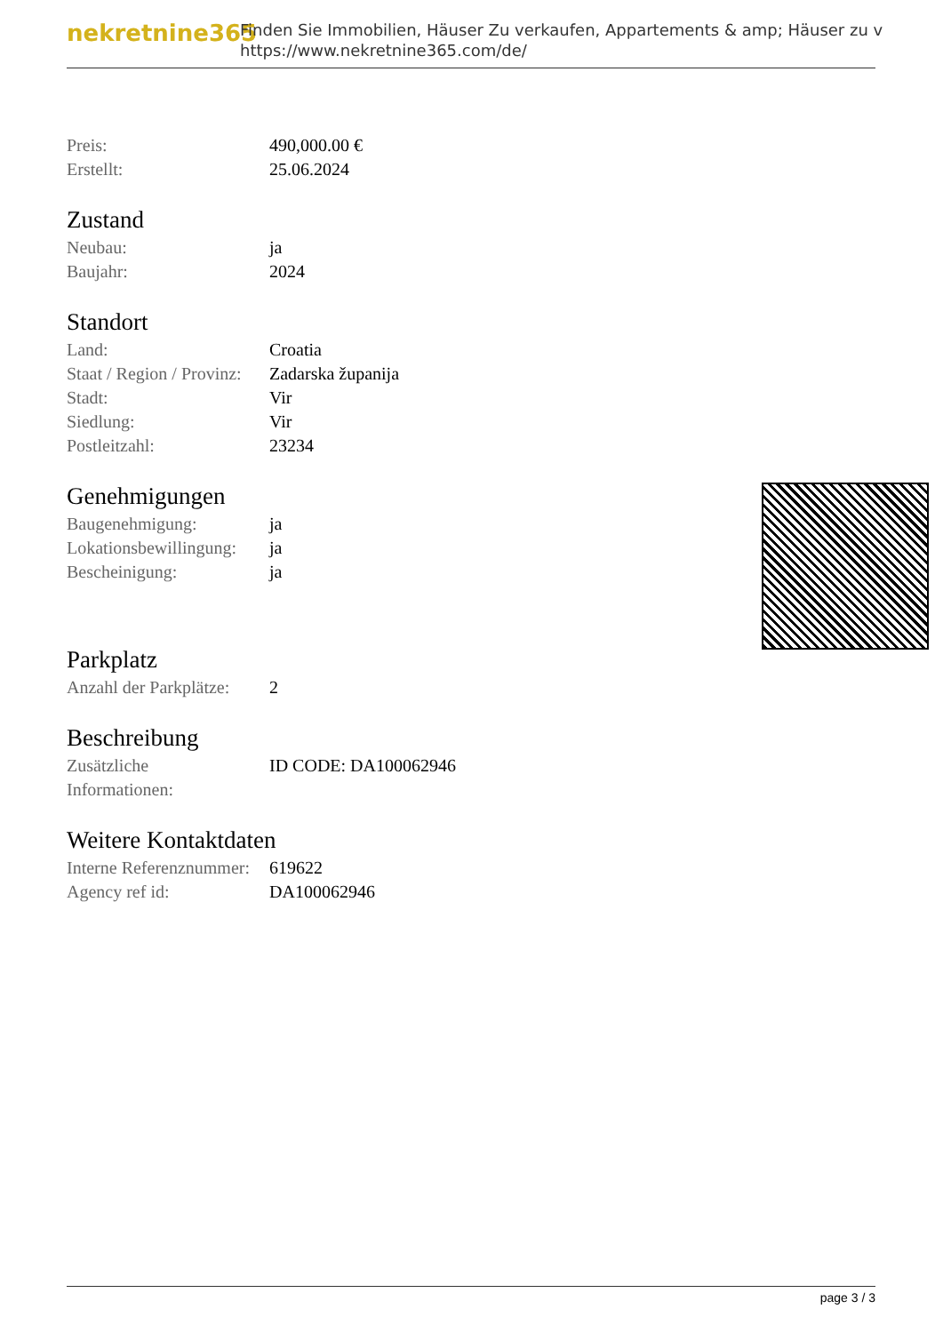nekretnine365
Finden Sie Immobilien, Häuser Zu verkaufen, Appartements & amp; Häuser zu v
https://www.nekretnine365.com/de/
| Preis: | 490,000.00 € |
| Erstellt: | 25.06.2024 |
Zustand
| Neubau: | ja |
| Baujahr: | 2024 |
Standort
| Land: | Croatia |
| Staat / Region / Provinz: | Zadarska županija |
| Stadt: | Vir |
| Siedlung: | Vir |
| Postleitzahl: | 23234 |
Genehmigungen
| Baugenehmigung: | ja |
| Lokationsbewillingung: | ja |
| Bescheinigung: | ja |
Parkplatz
| Anzahl der Parkplätze: | 2 |
Beschreibung
| Zusätzliche Informationen: | ID CODE: DA100062946 |
Weitere Kontaktdaten
| Interne Referenznummer: | 619622 |
| Agency ref id: | DA100062946 |
page 3 / 3